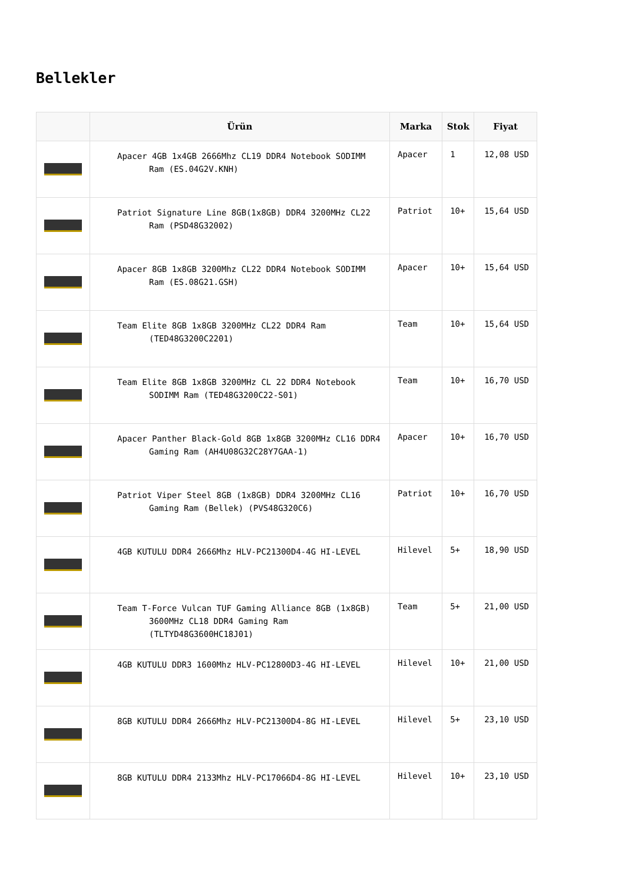Bellekler
| | Ürün | Marka | Stok | Fiyat |
| --- | --- | --- | --- | --- |
| | Apacer 4GB 1x4GB 2666Mhz CL19 DDR4 Notebook SODIMM Ram (ES.04G2V.KNH) | Apacer | 1 | 12,08 USD |
| | Patriot Signature Line 8GB(1x8GB) DDR4 3200MHz CL22 Ram (PSD48G32002) | Patriot | 10+ | 15,64 USD |
| | Apacer 8GB 1x8GB 3200Mhz CL22 DDR4 Notebook SODIMM Ram (ES.08G21.GSH) | Apacer | 10+ | 15,64 USD |
| | Team Elite 8GB 1x8GB 3200MHz CL22 DDR4 Ram (TED48G3200C2201) | Team | 10+ | 15,64 USD |
| | Team Elite 8GB 1x8GB 3200MHz CL 22 DDR4 Notebook SODIMM Ram (TED48G3200C22-S01) | Team | 10+ | 16,70 USD |
| | Apacer Panther Black-Gold 8GB 1x8GB 3200MHz CL16 DDR4 Gaming Ram (AH4U08G32C28Y7GAA-1) | Apacer | 10+ | 16,70 USD |
| | Patriot Viper Steel 8GB (1x8GB) DDR4 3200MHz CL16 Gaming Ram (Bellek) (PVS48G320C6) | Patriot | 10+ | 16,70 USD |
| | 4GB KUTULU DDR4 2666Mhz HLV-PC21300D4-4G HI-LEVEL | Hilevel | 5+ | 18,90 USD |
| | Team T-Force Vulcan TUF Gaming Alliance 8GB (1x8GB) 3600MHz CL18 DDR4 Gaming Ram (TLTYD48G3600HC18J01) | Team | 5+ | 21,00 USD |
| | 4GB KUTULU DDR3 1600Mhz HLV-PC12800D3-4G HI-LEVEL | Hilevel | 10+ | 21,00 USD |
| | 8GB KUTULU DDR4 2666Mhz HLV-PC21300D4-8G HI-LEVEL | Hilevel | 5+ | 23,10 USD |
| | 8GB KUTULU DDR4 2133Mhz HLV-PC17066D4-8G HI-LEVEL | Hilevel | 10+ | 23,10 USD |